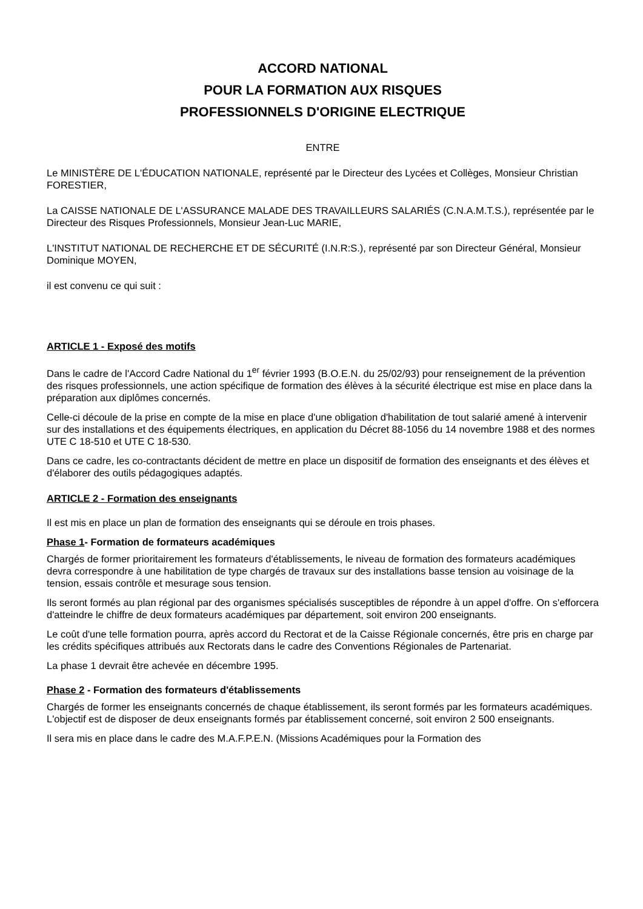ACCORD NATIONAL
POUR LA FORMATION AUX RISQUES
PROFESSIONNELS D'ORIGINE ELECTRIQUE
ENTRE
Le MINISTÈRE DE L'ÉDUCATION NATIONALE, représenté par le Directeur des Lycées et Collèges, Monsieur Christian FORESTIER,
La CAISSE NATIONALE DE L'ASSURANCE MALADE DES TRAVAILLEURS SALARIÉS (C.N.A.M.T.S.), représentée par le Directeur des Risques Professionnels, Monsieur Jean-Luc MARIE,
L'INSTITUT NATIONAL DE RECHERCHE ET DE SÉCURITÉ (I.N.R:S.), représenté par son Directeur Général, Monsieur Dominique MOYEN,
il est convenu ce qui suit :
ARTICLE 1 - Exposé des motifs
Dans le cadre de l'Accord Cadre National du 1<sup>er</sup> février 1993 (B.O.E.N. du 25/02/93) pour renseignement de la prévention des risques professionnels, une action spécifique de formation des élèves à la sécurité électrique est mise en place dans la préparation aux diplômes concernés.
Celle-ci découle de la prise en compte de la mise en place d'une obligation d'habilitation de tout salarié amené à intervenir sur des installations et des équipements électriques, en application du Décret 88-1056 du 14 novembre 1988 et des normes UTE C 18-510 et UTE C 18-530.
Dans ce cadre, les co-contractants décident de mettre en place un dispositif de formation des enseignants et des élèves et d'élaborer des outils pédagogiques adaptés.
ARTICLE 2 - Formation des enseignants
Il est mis en place un plan de formation des enseignants qui se déroule en trois phases.
Phase 1- Formation de formateurs académiques
Chargés de former prioritairement les formateurs d'établissements, le niveau de formation des formateurs académiques devra correspondre à une habilitation de type chargés de travaux sur des installations basse tension au voisinage de la tension, essais contrôle et mesurage sous tension.
Ils seront formés au plan régional par des organismes spécialisés susceptibles de répondre à un appel d'offre. On s'efforcera d'atteindre le chiffre de deux formateurs académiques par département, soit environ 200 enseignants.
Le coût d'une telle formation pourra, après accord du Rectorat et de la Caisse Régionale concernés, être pris en charge par les crédits spécifiques attribués aux Rectorats dans le cadre des Conventions Régionales de Partenariat.
La phase 1 devrait être achevée en décembre 1995.
Phase 2 - Formation des formateurs d'établissements
Chargés de former les enseignants concernés de chaque établissement, ils seront formés par les formateurs académiques. L'objectif est de disposer de deux enseignants formés par établissement concerné, soit environ 2 500 enseignants.
Il sera mis en place dans le cadre des M.A.F.P.E.N. (Missions Académiques pour la Formation des